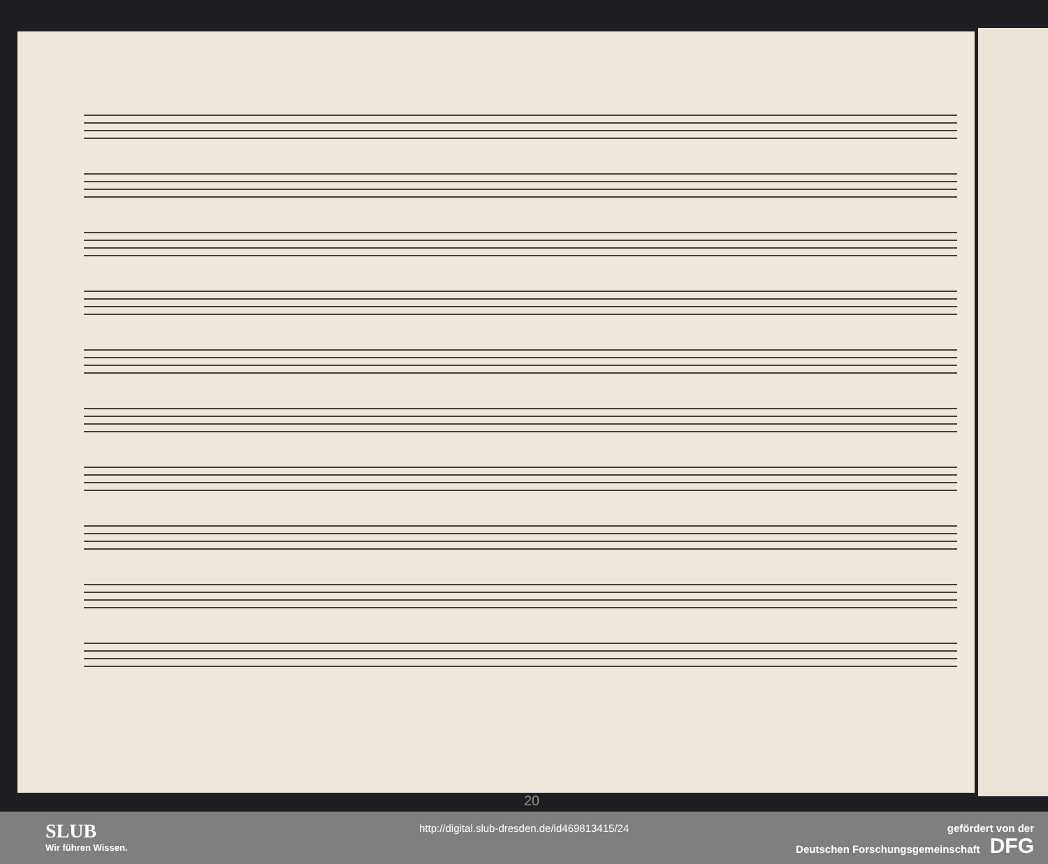20
SLUB
Wir führen Wissen.
http://digital.slub-dresden.de/id469813415/24
gefördert von der
Deutschen Forschungsgemeinschaft DFG